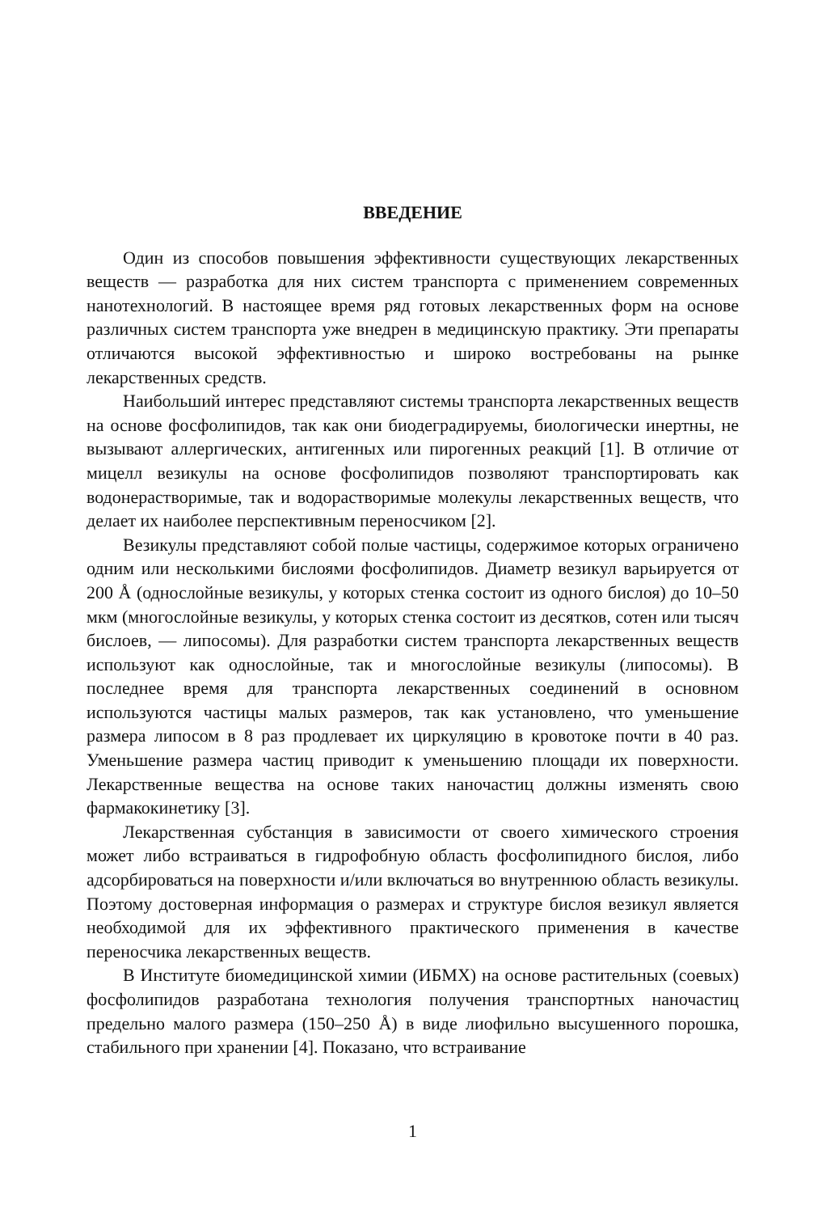ВВЕДЕНИЕ
Один из способов повышения эффективности существующих лекарственных веществ — разработка для них систем транспорта с применением современных нанотехнологий. В настоящее время ряд готовых лекарственных форм на основе различных систем транспорта уже внедрен в медицинскую практику. Эти препараты отличаются высокой эффективностью и широко востребованы на рынке лекарственных средств.
Наибольший интерес представляют системы транспорта лекарственных веществ на основе фосфолипидов, так как они биодеградируемы, биологически инертны, не вызывают аллергических, антигенных или пирогенных реакций [1]. В отличие от мицелл везикулы на основе фосфолипидов позволяют транспортировать как водонерастворимые, так и водорастворимые молекулы лекарственных веществ, что делает их наиболее перспективным переносчиком [2].
Везикулы представляют собой полые частицы, содержимое которых ограничено одним или несколькими бислоями фосфолипидов. Диаметр везикул варьируется от 200 Å (однослойные везикулы, у которых стенка состоит из одного бислоя) до 10–50 мкм (многослойные везикулы, у которых стенка состоит из десятков, сотен или тысяч бислоев, — липосомы). Для разработки систем транспорта лекарственных веществ используют как однослойные, так и многослойные везикулы (липосомы). В последнее время для транспорта лекарственных соединений в основном используются частицы малых размеров, так как установлено, что уменьшение размера липосом в 8 раз продлевает их циркуляцию в кровотоке почти в 40 раз. Уменьшение размера частиц приводит к уменьшению площади их поверхности. Лекарственные вещества на основе таких наночастиц должны изменять свою фармакокинетику [3].
Лекарственная субстанция в зависимости от своего химического строения может либо встраиваться в гидрофобную область фосфолипидного бислоя, либо адсорбироваться на поверхности и/или включаться во внутреннюю область везикулы. Поэтому достоверная информация о размерах и структуре бислоя везикул является необходимой для их эффективного практического применения в качестве переносчика лекарственных веществ.
В Институте биомедицинской химии (ИБМХ) на основе растительных (соевых) фосфолипидов разработана технология получения транспортных наночастиц предельно малого размера (150–250 Å) в виде лиофильно высушенного порошка, стабильного при хранении [4]. Показано, что встраивание
1